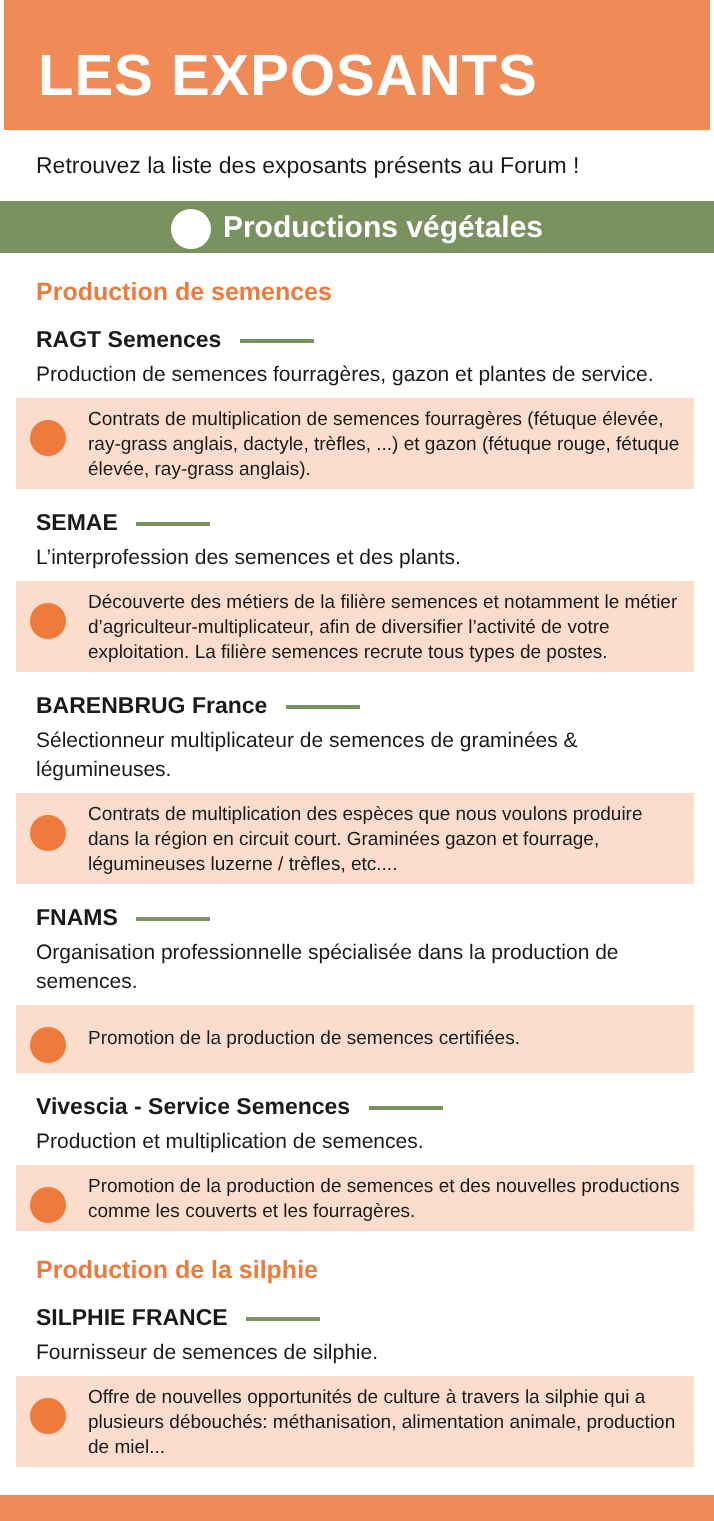LES EXPOSANTS
Retrouvez la liste des exposants présents au Forum !
Productions végétales
Production de semences
RAGT Semences
Production de semences fourragères, gazon et plantes de service.
Contrats de multiplication de semences fourragères (fétuque élevée, ray-grass anglais, dactyle, trèfles, ...) et gazon (fétuque rouge, fétuque élevée, ray-grass anglais).
SEMAE
L’interprofession des semences et des plants.
Découverte des métiers de la filière semences et notamment le métier d’agriculteur-multiplicateur, afin de diversifier l’activité de votre exploitation. La filière semences recrute tous types de postes.
BARENBRUG France
Sélectionneur multiplicateur de semences de graminées & légumineuses.
Contrats de multiplication des espèces que nous voulons produire dans la région en circuit court. Graminées gazon et fourrage, légumineuses luzerne / trèfles, etc....
FNAMS
Organisation professionnelle spécialisée dans la production de semences.
Promotion de la production de semences certifiées.
Vivescia - Service Semences
Production et multiplication de semences.
Promotion de la production de semences et des nouvelles productions comme les couverts et les fourragères.
Production de la silphie
SILPHIE FRANCE
Fournisseur de semences de silphie.
Offre de nouvelles opportunités de culture à travers la silphie qui a plusieurs débouchés: méthanisation, alimentation animale, production de miel...